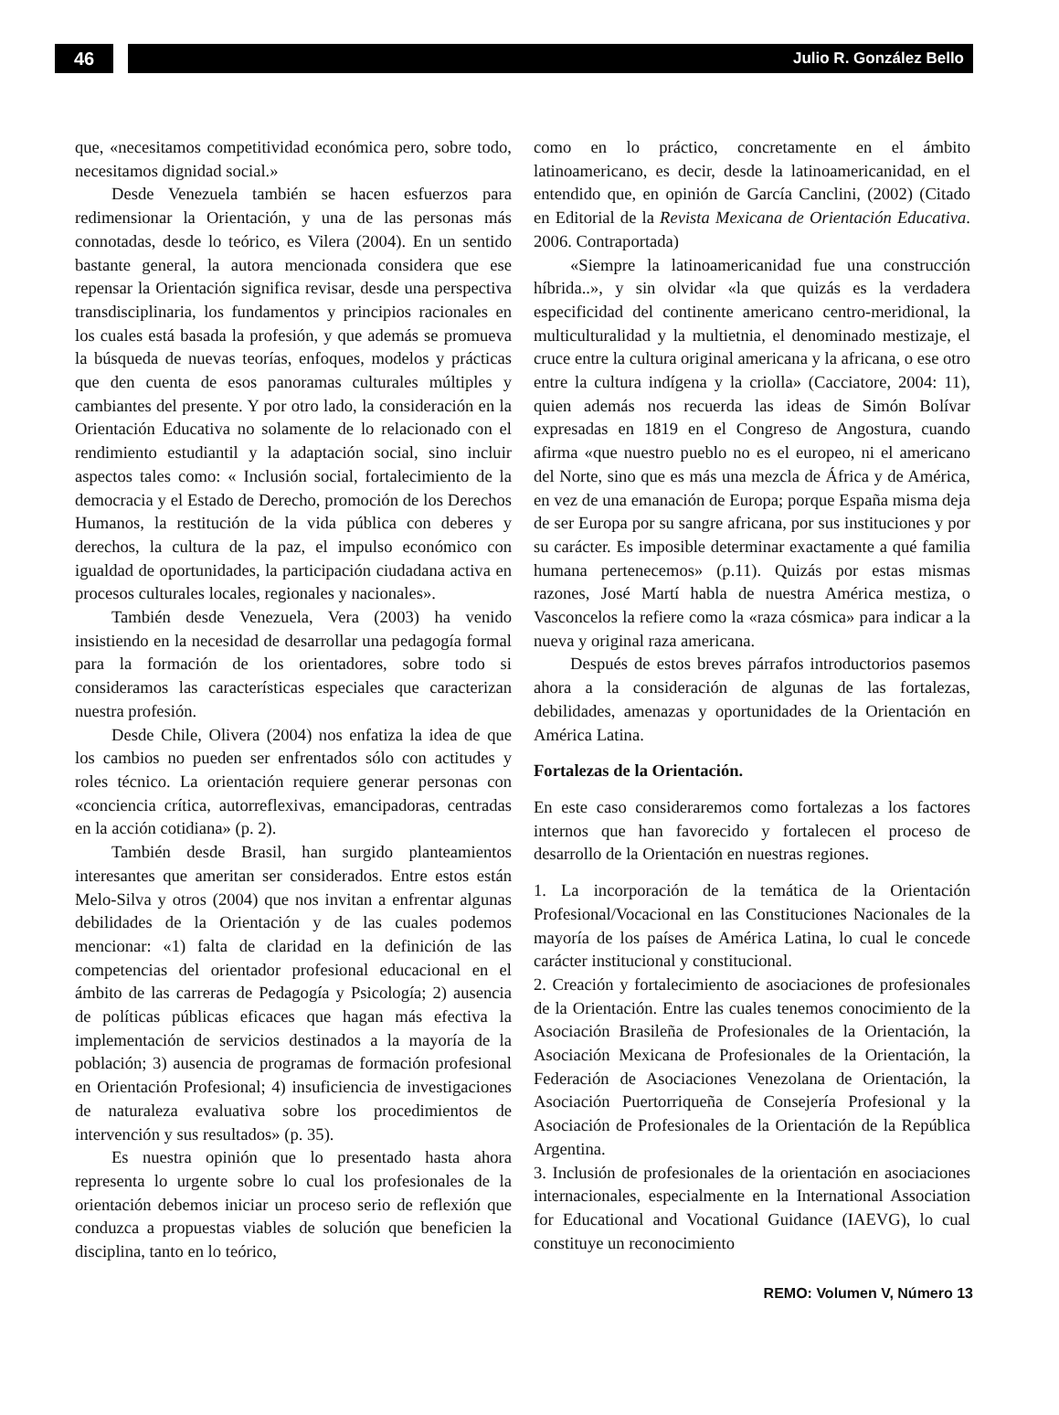46
Julio R. González Bello
que, «necesitamos competitividad económica pero, sobre todo, necesitamos dignidad social.»
Desde Venezuela también se hacen esfuerzos para redimensionar la Orientación, y una de las personas más connotadas, desde lo teórico, es Vilera (2004). En un sentido bastante general, la autora mencionada considera que ese repensar la Orientación significa revisar, desde una perspectiva transdisciplinaria, los fundamentos y principios racionales en los cuales está basada la profesión, y que además se promueva la búsqueda de nuevas teorías, enfoques, modelos y prácticas que den cuenta de esos panoramas culturales múltiples y cambiantes del presente. Y por otro lado, la consideración en la Orientación Educativa no solamente de lo relacionado con el rendimiento estudiantil y la adaptación social, sino incluir aspectos tales como: « Inclusión social, fortalecimiento de la democracia y el Estado de Derecho, promoción de los Derechos Humanos, la restitución de la vida pública con deberes y derechos, la cultura de la paz, el impulso económico con igualdad de oportunidades, la participación ciudadana activa en procesos culturales locales, regionales y nacionales».
También desde Venezuela, Vera (2003) ha venido insistiendo en la necesidad de desarrollar una pedagogía formal para la formación de los orientadores, sobre todo si consideramos las características especiales que caracterizan nuestra profesión.
Desde Chile, Olivera (2004) nos enfatiza la idea de que los cambios no pueden ser enfrentados sólo con actitudes y roles técnico. La orientación requiere generar personas con «conciencia crítica, autorreflexivas, emancipadoras, centradas en la acción cotidiana» (p. 2).
También desde Brasil, han surgido planteamientos interesantes que ameritan ser considerados. Entre estos están Melo-Silva y otros (2004) que nos invitan a enfrentar algunas debilidades de la Orientación y de las cuales podemos mencionar: «1) falta de claridad en la definición de las competencias del orientador profesional educacional en el ámbito de las carreras de Pedagogía y Psicología; 2) ausencia de políticas públicas eficaces que hagan más efectiva la implementación de servicios destinados a la mayoría de la población; 3) ausencia de programas de formación profesional en Orientación Profesional; 4) insuficiencia de investigaciones de naturaleza evaluativa sobre los procedimientos de intervención y sus resultados» (p. 35).
Es nuestra opinión que lo presentado hasta ahora representa lo urgente sobre lo cual los profesionales de la orientación debemos iniciar un proceso serio de reflexión que conduzca a propuestas viables de solución que beneficien la disciplina, tanto en lo teórico,
como en lo práctico, concretamente en el ámbito latinoamericano, es decir, desde la latinoamericanidad, en el entendido que, en opinión de García Canclini, (2002) (Citado en Editorial de la Revista Mexicana de Orientación Educativa. 2006. Contraportada)
«Siempre la latinoamericanidad fue una construcción híbrida..», y sin olvidar «la que quizás es la verdadera especificidad del continente americano centro-meridional, la multiculturalidad y la multietnia, el denominado mestizaje, el cruce entre la cultura original americana y la africana, o ese otro entre la cultura indígena y la criolla» (Cacciatore, 2004: 11), quien además nos recuerda las ideas de Simón Bolívar expresadas en 1819 en el Congreso de Angostura, cuando afirma «que nuestro pueblo no es el europeo, ni el americano del Norte, sino que es más una mezcla de África y de América, en vez de una emanación de Europa; porque España misma deja de ser Europa por su sangre africana, por sus instituciones y por su carácter. Es imposible determinar exactamente a qué familia humana pertenecemos» (p.11). Quizás por estas mismas razones, José Martí habla de nuestra América mestiza, o Vasconcelos la refiere como la «raza cósmica» para indicar a la nueva y original raza americana.
Después de estos breves párrafos introductorios pasemos ahora a la consideración de algunas de las fortalezas, debilidades, amenazas y oportunidades de la Orientación en América Latina.
Fortalezas de la Orientación.
En este caso consideraremos como fortalezas a los factores internos que han favorecido y fortalecen el proceso de desarrollo de la Orientación en nuestras regiones.
1. La incorporación de la temática de la Orientación Profesional/Vocacional en las Constituciones Nacionales de la mayoría de los países de América Latina, lo cual le concede carácter institucional y constitucional.
2. Creación y fortalecimiento de asociaciones de profesionales de la Orientación. Entre las cuales tenemos conocimiento de la Asociación Brasileña de Profesionales de la Orientación, la Asociación Mexicana de Profesionales de la Orientación, la Federación de Asociaciones Venezolana de Orientación, la Asociación Puertorriqueña de Consejería Profesional y la Asociación de Profesionales de la Orientación de la República Argentina.
3. Inclusión de profesionales de la orientación en asociaciones internacionales, especialmente en la International Association for Educational and Vocational Guidance (IAEVG), lo cual constituye un reconocimiento
REMO: Volumen V, Número 13